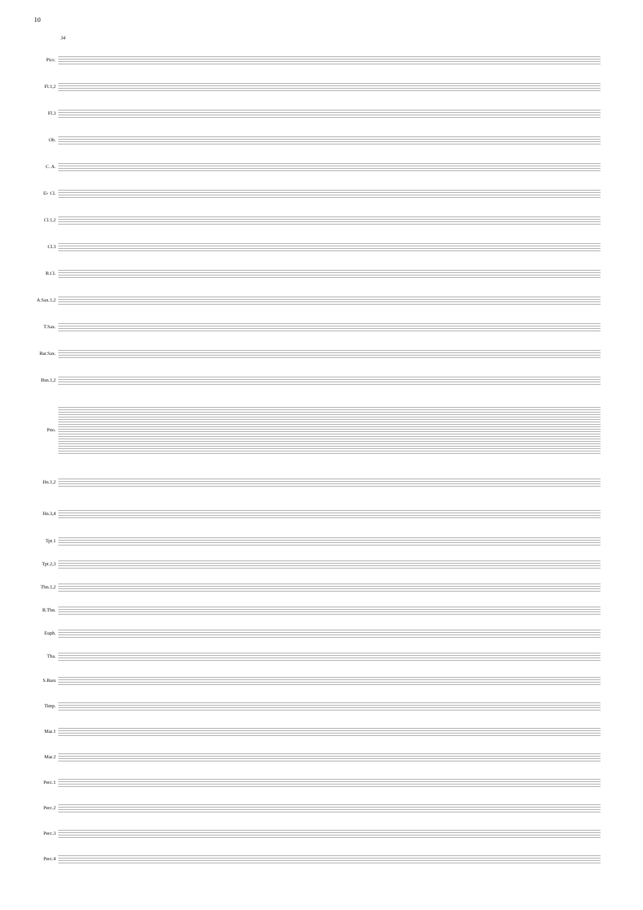10
34
Picc.
Fl.1,2
Fl.3
Ob.
C. A.
E♭ Cl.
Cl.1,2
Cl.3
B.Cl.
A.Sax.1,2
T.Sax.
Bar.Sax.
Bsn.1,2
Pno.
Hn.1,2
Hn.3,4
Tpt.1
Tpt.2,3
Tbn.1,2
B.Tbn.
Euph.
Tba.
S.Bass
Timp.
Mar.1
Mar.2
Perc.1
Perc.2
Perc.3
Perc.4